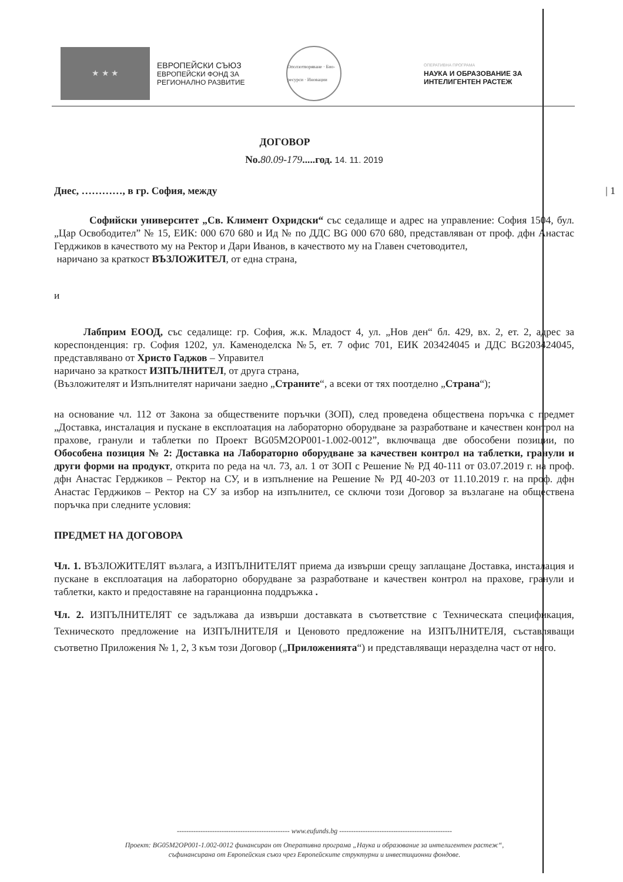★ ★ ★
ЕВРОПЕЙСКИ СЪЮЗ
ЕВРОПЕЙСКИ ФОНД ЗА
РЕГИОНАЛНО РАЗВИТИЕ
Оползотворяване · Био-ресурси · Иновации
ОПЕРАТИВНА ПРОГРАМА
НАУКА И ОБРАЗОВАНИЕ ЗА
ИНТЕЛИГЕНТЕН РАСТЕЖ
ДОГОВОР
No.80.09-179.....год. 14. 11. 2019
Днес, …………, в гр. София, между | 1
Софийски университет „Св. Климент Охридски“ със седалище и адрес на управление: София 1504, бул. „Цар Освободител” № 15, ЕИК: 000 670 680 и Ид № по ДДС BG 000 670 680, представляван от проф. дфн Анастас Герджиков в качеството му на Ректор и Дари Иванов, в качеството му на Главен счетоводител,
наричано за краткост ВЪЗЛОЖИТЕЛ, от една страна,
и
Лабприм ЕООД, със седалище: гр. София, ж.к. Младост 4, ул. „Нов ден“ бл. 429, вх. 2, ет. 2, адрес за кореспонденция: гр. София 1202, ул. Каменоделска №5, ет. 7 офис 701, ЕИК 203424045 и ДДС BG203424045, представлявано от Христо Гаджов – Управител
наричано за краткост ИЗПЪЛНИТЕЛ, от друга страна,
(Възложителят и Изпълнителят наричани заедно „Страните“, а всеки от тях поотделно „Страна“);
на основание чл. 112 от Закона за обществените поръчки (ЗОП), след проведена обществена поръчка с предмет „Доставка, инсталация и пускане в експлоатация на лабораторно оборудване за разработване и качествен контрол на прахове, гранули и таблетки по Проект BG05M2OP001-1.002-0012”, включваща две обособени позиции, по Обособена позиция № 2: Доставка на Лабораторно оборудване за качествен контрол на таблетки, гранули и други форми на продукт, открита по реда на чл. 73, ал. 1 от ЗОП с Решение № РД 40-111 от 03.07.2019 г. на проф. дфн Анастас Герджиков – Ректор на СУ, и в изпълнение на Решение № РД 40-203 от 11.10.2019 г. на проф. дфн Анастас Герджиков – Ректор на СУ за избор на изпълнител, се сключи този Договор за възлагане на обществена поръчка при следните условия:
ПРЕДМЕТ НА ДОГОВОРА
Чл. 1. ВЪЗЛОЖИТЕЛЯТ възлага, а ИЗПЪЛНИТЕЛЯТ приема да извърши срещу заплащане Доставка, инсталация и пускане в експлоатация на лабораторно оборудване за разработване и качествен контрол на прахове, гранули и таблетки, както и предоставяне на гаранционна поддръжка .
Чл. 2. ИЗПЪЛНИТЕЛЯТ се задължава да извърши доставката в съответствие с Техническата спецификация, Техническото предложение на ИЗПЪЛНИТЕЛЯ и Ценовото предложение на ИЗПЪЛНИТЕЛЯ, съставляващи съответно Приложения № 1, 2, 3 към този Договор („Приложенията“) и представляващи неразделна част от него.
------------------------------------------------ www.eufunds.bg ------------------------------------------------
Проект: BG05M2OP001-1.002-0012 финансиран от Оперативна програма „Наука и образование за интелигентен растеж“,
съфинансирана от Европейския съюз чрез Европейските структурни и инвестиционни фондове.